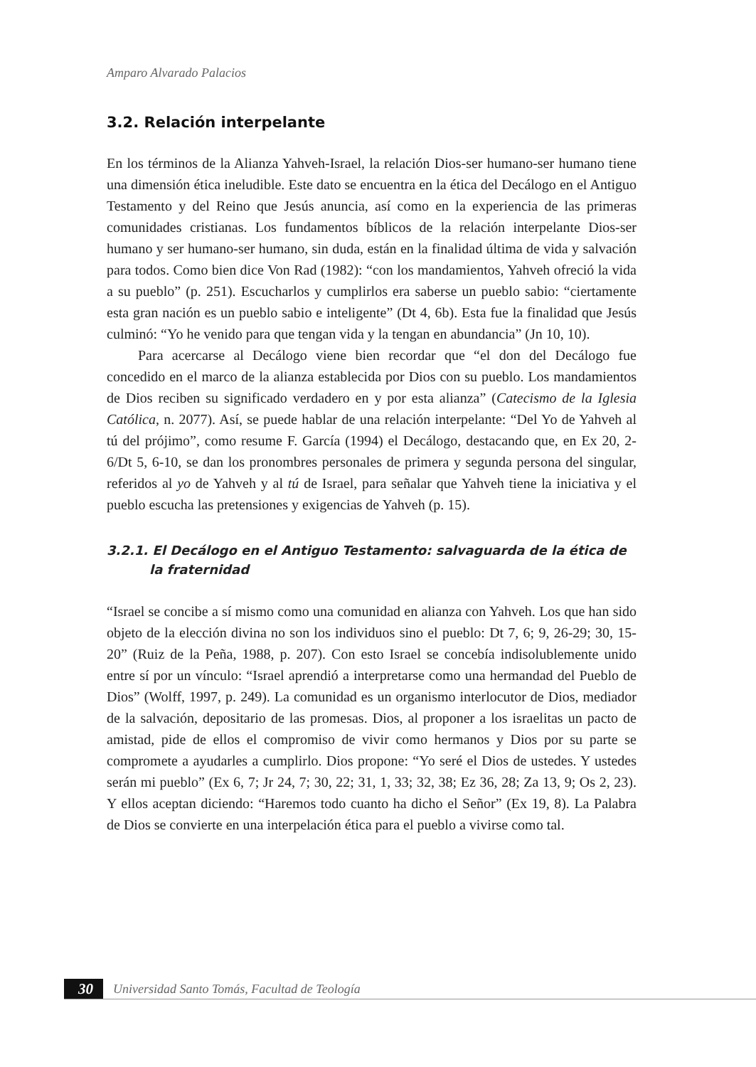Amparo Alvarado Palacios
3.2. Relación interpelante
En los términos de la Alianza Yahveh-Israel, la relación Dios-ser humano-ser humano tiene una dimensión ética ineludible. Este dato se encuentra en la ética del Decálogo en el Antiguo Testamento y del Reino que Jesús anuncia, así como en la experiencia de las primeras comunidades cristianas. Los fundamentos bíblicos de la relación interpelante Dios-ser humano y ser humano-ser humano, sin duda, están en la finalidad última de vida y salvación para todos. Como bien dice Von Rad (1982): “con los mandamientos, Yahveh ofreció la vida a su pueblo” (p. 251). Escucharlos y cumplirlos era saberse un pueblo sabio: “ciertamente esta gran nación es un pueblo sabio e inteligente” (Dt 4, 6b). Esta fue la finalidad que Jesús culminó: “Yo he venido para que tengan vida y la tengan en abundancia” (Jn 10, 10).
Para acercarse al Decálogo viene bien recordar que “el don del Decálogo fue concedido en el marco de la alianza establecida por Dios con su pueblo. Los mandamientos de Dios reciben su significado verdadero en y por esta alianza” (Catecismo de la Iglesia Católica, n. 2077). Así, se puede hablar de una relación interpelante: “Del Yo de Yahveh al tú del prójimo”, como resume F. García (1994) el Decálogo, destacando que, en Ex 20, 2-6/Dt 5, 6-10, se dan los pronombres personales de primera y segunda persona del singular, referidos al yo de Yahveh y al tú de Israel, para señalar que Yahveh tiene la iniciativa y el pueblo escucha las pretensiones y exigencias de Yahveh (p. 15).
3.2.1. El Decálogo en el Antiguo Testamento: salvaguarda de la ética de la fraternidad
“Israel se concibe a sí mismo como una comunidad en alianza con Yahveh. Los que han sido objeto de la elección divina no son los individuos sino el pueblo: Dt 7, 6; 9, 26-29; 30, 15-20” (Ruiz de la Peña, 1988, p. 207). Con esto Israel se concebía indisolublemente unido entre sí por un vínculo: “Israel aprendió a interpretarse como una hermandad del Pueblo de Dios” (Wolff, 1997, p. 249). La comunidad es un organismo interlocutor de Dios, mediador de la salvación, depositario de las promesas. Dios, al proponer a los israelitas un pacto de amistad, pide de ellos el compromiso de vivir como hermanos y Dios por su parte se compromete a ayudarles a cumplirlo. Dios propone: “Yo seré el Dios de ustedes. Y ustedes serán mi pueblo” (Ex 6, 7; Jr 24, 7; 30, 22; 31, 1, 33; 32, 38; Ez 36, 28; Za 13, 9; Os 2, 23). Y ellos aceptan diciendo: “Haremos todo cuanto ha dicho el Señor” (Ex 19, 8). La Palabra de Dios se convierte en una interpelación ética para el pueblo a vivirse como tal.
30 Universidad Santo Tomás, Facultad de Teología